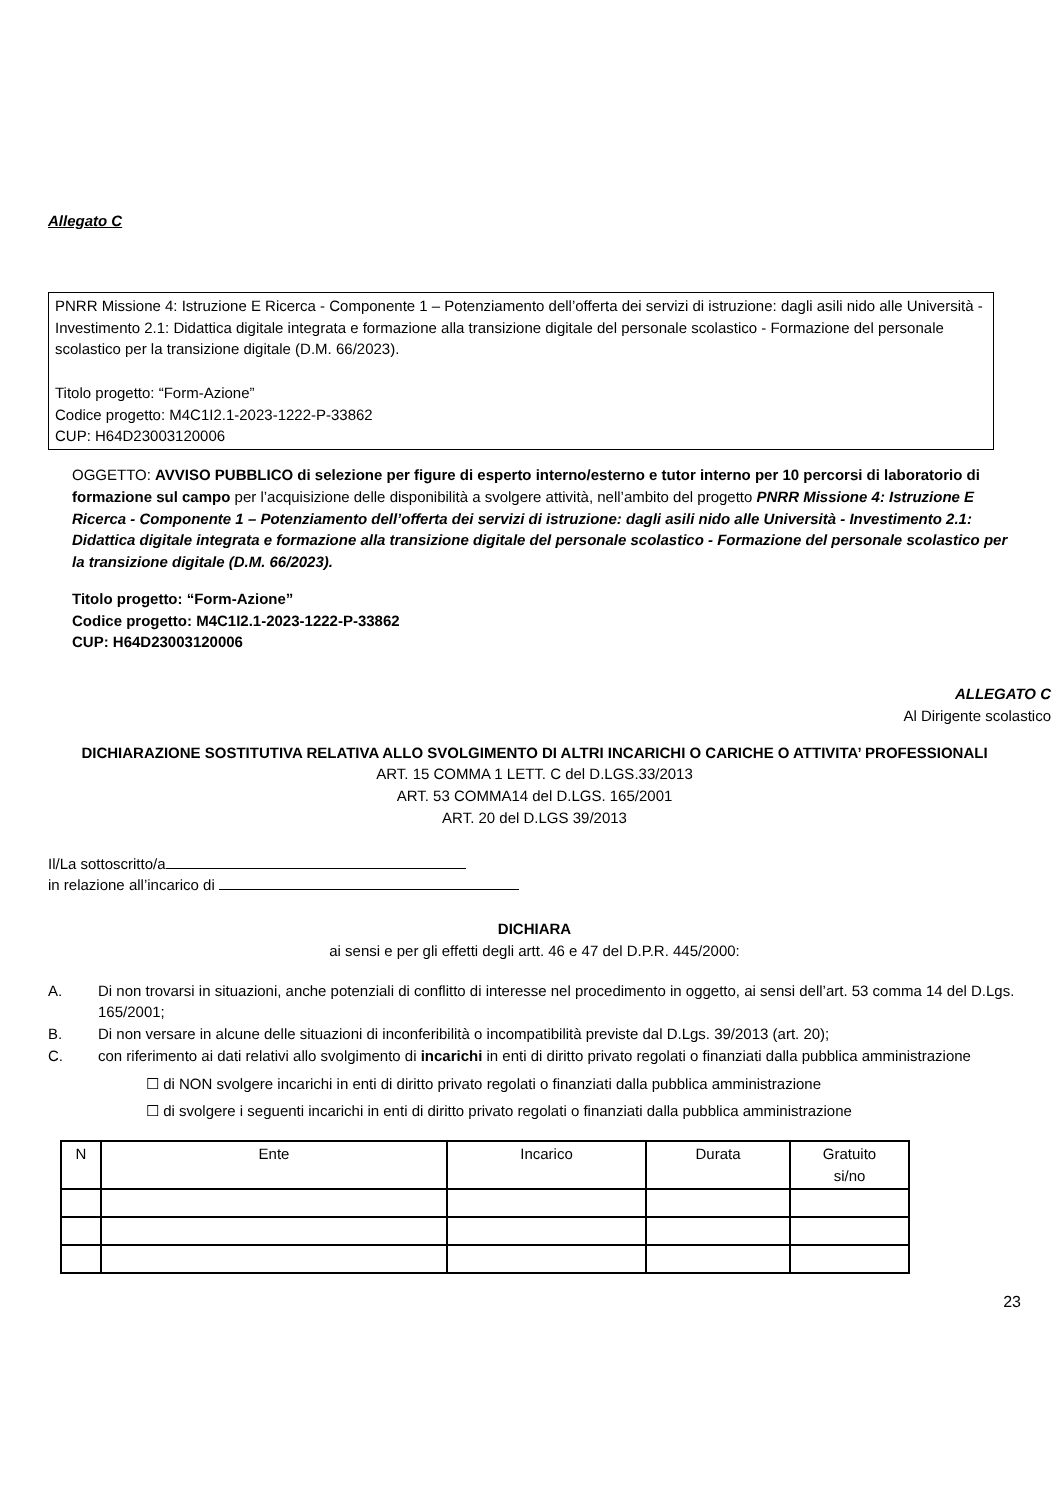Allegato C
PNRR Missione 4: Istruzione E Ricerca - Componente 1 – Potenziamento dell’offerta dei servizi di istruzione: dagli asili nido alle Università - Investimento 2.1: Didattica digitale integrata e formazione alla transizione digitale del personale scolastico - Formazione del personale scolastico per la transizione digitale (D.M. 66/2023).
Titolo progetto: “Form-Azione”
Codice progetto: M4C1I2.1-2023-1222-P-33862
CUP: H64D23003120006
OGGETTO: AVVISO PUBBLICO di selezione per figure di esperto interno/esterno e tutor interno per 10 percorsi di laboratorio di formazione sul campo per l’acquisizione delle disponibilità a svolgere attività, nell’ambito del progetto PNRR Missione 4: Istruzione E Ricerca - Componente 1 – Potenziamento dell’offerta dei servizi di istruzione: dagli asili nido alle Università - Investimento 2.1: Didattica digitale integrata e formazione alla transizione digitale del personale scolastico - Formazione del personale scolastico per la transizione digitale (D.M. 66/2023).
Titolo progetto: “Form-Azione”
Codice progetto: M4C1I2.1-2023-1222-P-33862
CUP: H64D23003120006
ALLEGATO C
Al Dirigente scolastico
DICHIARAZIONE SOSTITUTIVA RELATIVA ALLO SVOLGIMENTO DI ALTRI INCARICHI O CARICHE O ATTIVITA’ PROFESSIONALI
ART. 15 COMMA 1 LETT. C del D.LGS.33/2013
ART. 53 COMMA14 del D.LGS. 165/2001
ART. 20 del D.LGS 39/2013
Il/La sottoscritto/a
in relazione all’incarico di
DICHIARA
ai sensi e per gli effetti degli artt. 46 e 47 del D.P.R. 445/2000:
A. Di non trovarsi in situazioni, anche potenziali di conflitto di interesse nel procedimento in oggetto, ai sensi dell’art. 53 comma 14 del D.Lgs. 165/2001;
B. Di non versare in alcune delle situazioni di inconferibilità o incompatibilità previste dal D.Lgs. 39/2013 (art. 20);
C. con riferimento ai dati relativi allo svolgimento di incarichi in enti di diritto privato regolati o finanziati dalla pubblica amministrazione
☐ di NON svolgere incarichi in enti di diritto privato regolati o finanziati dalla pubblica amministrazione
☐ di svolgere i seguenti incarichi in enti di diritto privato regolati o finanziati dalla pubblica amministrazione
| N | Ente | Incarico | Durata | Gratuito si/no |
| --- | --- | --- | --- | --- |
23